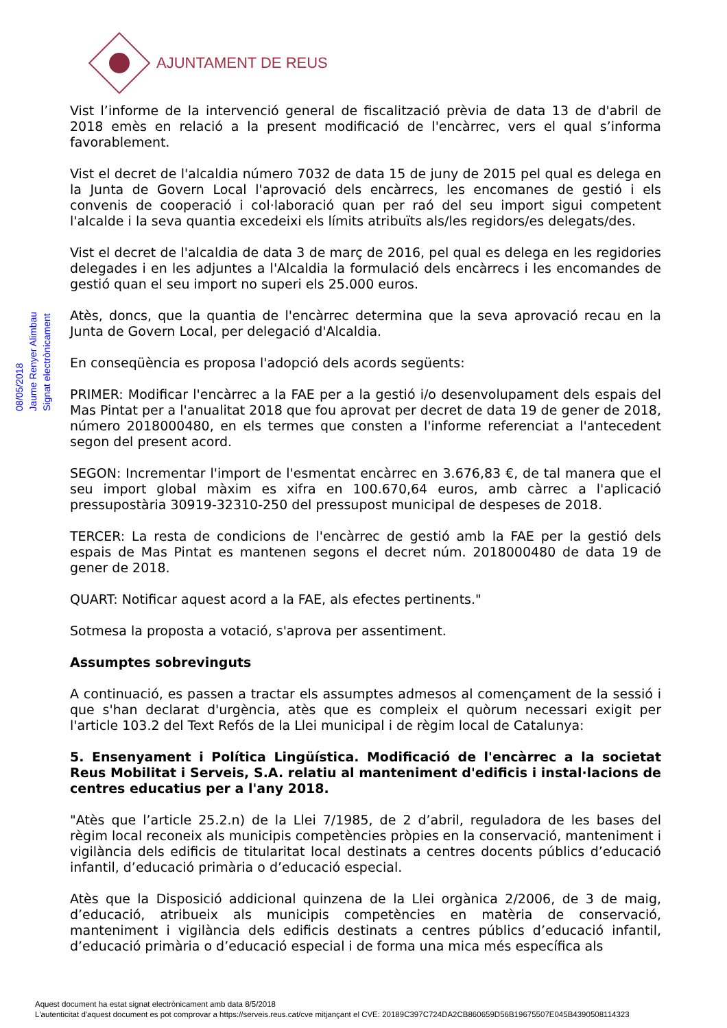AJUNTAMENT DE REUS
08/05/2018
Jaume Renyer Alimbau
Signat electrònicament
Vist l’informe de la intervenció general de fiscalització prèvia de data 13 de d'abril de 2018 emès en relació a la present modificació de l'encàrrec, vers el qual s’informa favorablement.
Vist el decret de l'alcaldia número 7032 de data 15 de juny de 2015 pel qual es delega en la Junta de Govern Local l'aprovació dels encàrrecs, les encomanes de gestió i els convenis de cooperació i col·laboració quan per raó del seu import sigui competent l'alcalde i la seva quantia excedeixi els límits atribuïts als/les regidors/es delegats/des.
Vist el decret de l'alcaldia de data 3 de març de 2016, pel qual es delega en les regidories delegades i en les adjuntes a l'Alcaldia la formulació dels encàrrecs i les encomandes de gestió quan el seu import no superi els 25.000 euros.
Atès, doncs, que la quantia de l'encàrrec determina que la seva aprovació recau en la Junta de Govern Local, per delegació d'Alcaldia.
En conseqüència es proposa l'adopció dels acords següents:
PRIMER: Modificar l'encàrrec a la FAE per a la gestió i/o desenvolupament dels espais del Mas Pintat per a l'anualitat 2018 que fou aprovat per decret de data 19 de gener de 2018, número 2018000480, en els termes que consten a l'informe referenciat a l'antecedent segon del present acord.
SEGON: Incrementar l'import de l'esmentat encàrrec en 3.676,83 €, de tal manera que el seu import global màxim es xifra en 100.670,64 euros, amb càrrec a l'aplicació pressupostària 30919-32310-250 del pressupost municipal de despeses de 2018.
TERCER: La resta de condicions de l'encàrrec de gestió amb la FAE per la gestió dels espais de Mas Pintat es mantenen segons el decret núm. 2018000480 de data 19 de gener de 2018.
QUART: Notificar aquest acord a la FAE, als efectes pertinents."
Sotmesa la proposta a votació, s'aprova per assentiment.
Assumptes sobrevinguts
A continuació, es passen a tractar els assumptes admesos al començament de la sessió i que s'han declarat d'urgència, atès que es compleix el quòrum necessari exigit per l'article 103.2 del Text Refós de la Llei municipal i de règim local de Catalunya:
5. Ensenyament i Política Lingüística. Modificació de l'encàrrec a la societat Reus Mobilitat i Serveis, S.A. relatiu al manteniment d'edificis i instal·lacions de centres educatius per a l'any 2018.
"Atès que l’article 25.2.n) de la Llei 7/1985, de 2 d’abril, reguladora de les bases del règim local reconeix als municipis competències pròpies en la conservació, manteniment i vigilància dels edificis de titularitat local destinats a centres docents públics d’educació infantil, d’educació primària o d’educació especial.
Atès que la Disposició addicional quinzena de la Llei orgànica 2/2006, de 3 de maig, d’educació, atribueix als municipis competències en matèria de conservació, manteniment i vigilància dels edificis destinats a centres públics d’educació infantil, d’educació primària o d’educació especial i de forma una mica més específica als
Aquest document ha estat signat electrònicament amb data 8/5/2018
L'autenticitat d'aquest document es pot comprovar a https://serveis.reus.cat/cve mitjançant el CVE: 20189C397C724DA2CB860659D56B19675507E045B4390508114323